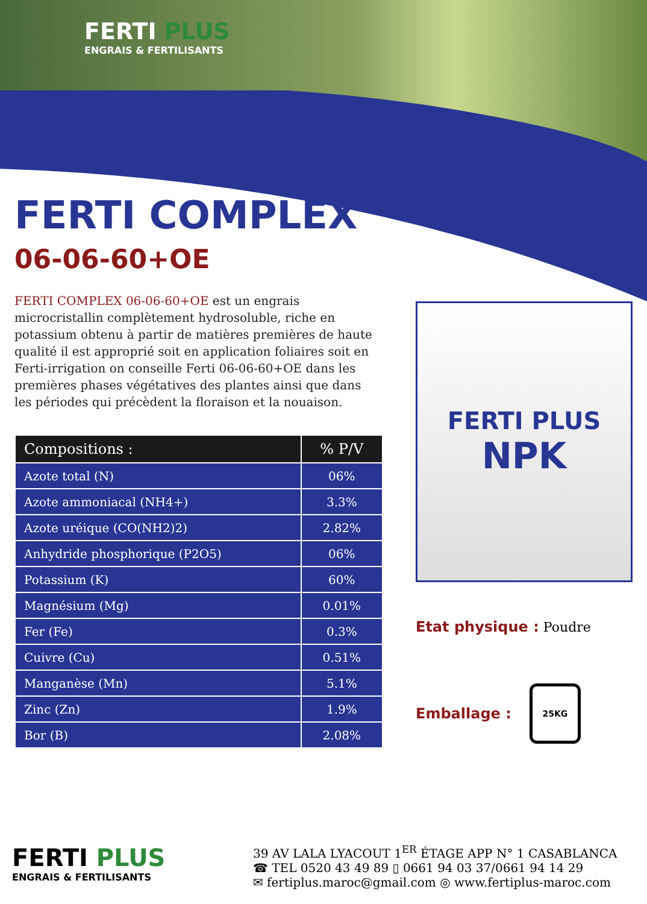FERTI PLUS
ENGRAIS & FERTILISANTS
FERTI COMPLEX
06-06-60+OE
FERTI COMPLEX 06-06-60+OE est un engrais microcristallin complètement hydrosoluble, riche en potassium obtenu à partir de matières premières de haute qualité il est approprié soit en application foliaires soit en Ferti-irrigation on conseille Ferti 06-06-60+OE dans les premières phases végétatives des plantes ainsi que dans les périodes qui précèdent la floraison et la nouaison.
| Compositions : | % P/V |
| --- | --- |
| Azote total (N) | 06% |
| Azote ammoniacal (NH4+) | 3.3% |
| Azote uréique (CO(NH2)2) | 2.82% |
| Anhydride phosphorique (P2O5) | 06% |
| Potassium (K) | 60% |
| Magnésium (Mg) | 0.01% |
| Fer (Fe) | 0.3% |
| Cuivre (Cu) | 0.51% |
| Manganèse (Mn) | 5.1% |
| Zinc (Zn) | 1.9% |
| Bor (B) | 2.08% |
FERTI PLUS
NPK
Etat physique : Poudre
Emballage :
25KG
FERTI PLUS
ENGRAIS & FERTILISANTS
39 AV LALA LYACOUT 1<sup>ER</sup> ÉTAGE APP N° 1 CASABLANCA
☎ TEL 0520 43 49 89 ▯ 0661 94 03 37/0661 94 14 29
✉ fertiplus.maroc@gmail.com ◎ www.fertiplus-maroc.com